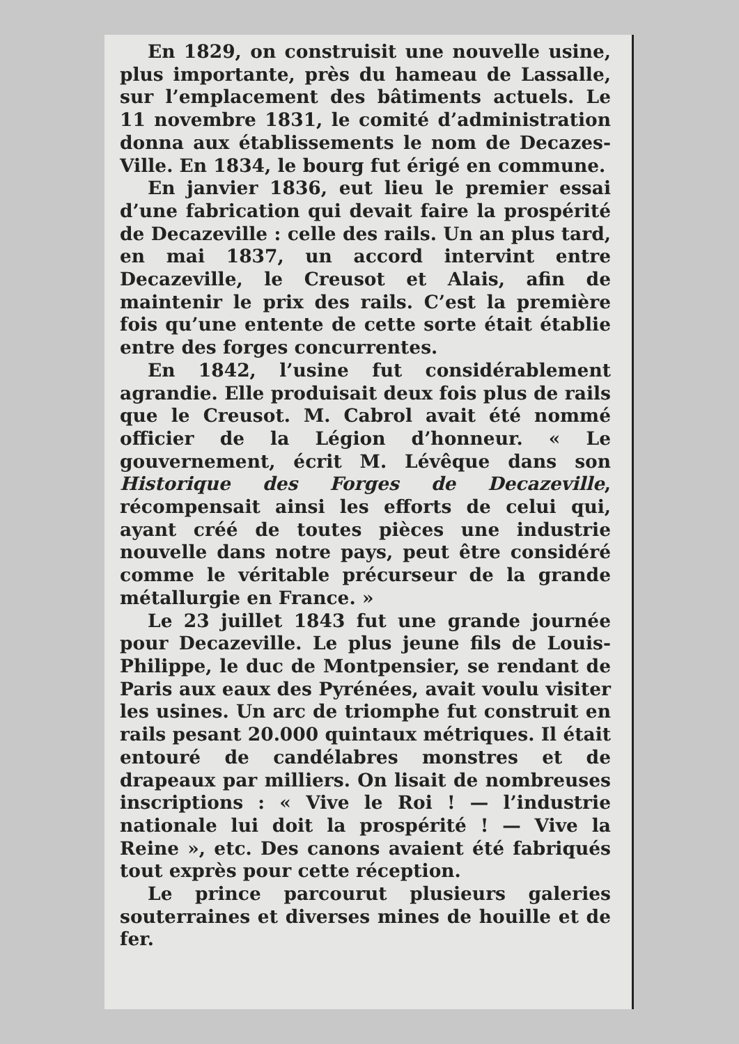En 1829, on construisit une nouvelle usine, plus importante, près du hameau de Lassalle, sur l’emplacement des bâtiments actuels. Le 11 novembre 1831, le comité d’administration donna aux établissements le nom de Decazes-Ville. En 1834, le bourg fut érigé en commune.
En janvier 1836, eut lieu le premier essai d’une fabrication qui devait faire la prospérité de Decazeville : celle des rails. Un an plus tard, en mai 1837, un accord intervint entre Decazeville, le Creusot et Alais, afin de maintenir le prix des rails. C’est la première fois qu’une entente de cette sorte était établie entre des forges concurrentes.
En 1842, l’usine fut considérablement agrandie. Elle produisait deux fois plus de rails que le Creusot. M. Cabrol avait été nommé officier de la Légion d’honneur. « Le gouvernement, écrit M. Lévêque dans son Historique des Forges de Decazeville, récompensait ainsi les efforts de celui qui, ayant créé de toutes pièces une industrie nouvelle dans notre pays, peut être considéré comme le véritable précurseur de la grande métallurgie en France. »
Le 23 juillet 1843 fut une grande journée pour Decazeville. Le plus jeune fils de Louis-Philippe, le duc de Montpensier, se rendant de Paris aux eaux des Pyrénées, avait voulu visiter les usines. Un arc de triomphe fut construit en rails pesant 20.000 quintaux métriques. Il était entouré de candélabres monstres et de drapeaux par milliers. On lisait de nombreuses inscriptions : « Vive le Roi ! — l’industrie nationale lui doit la prospérité ! — Vive la Reine », etc. Des canons avaient été fabriqués tout exprès pour cette réception.
Le prince parcourut plusieurs galeries souterraines et diverses mines de houille et de fer.